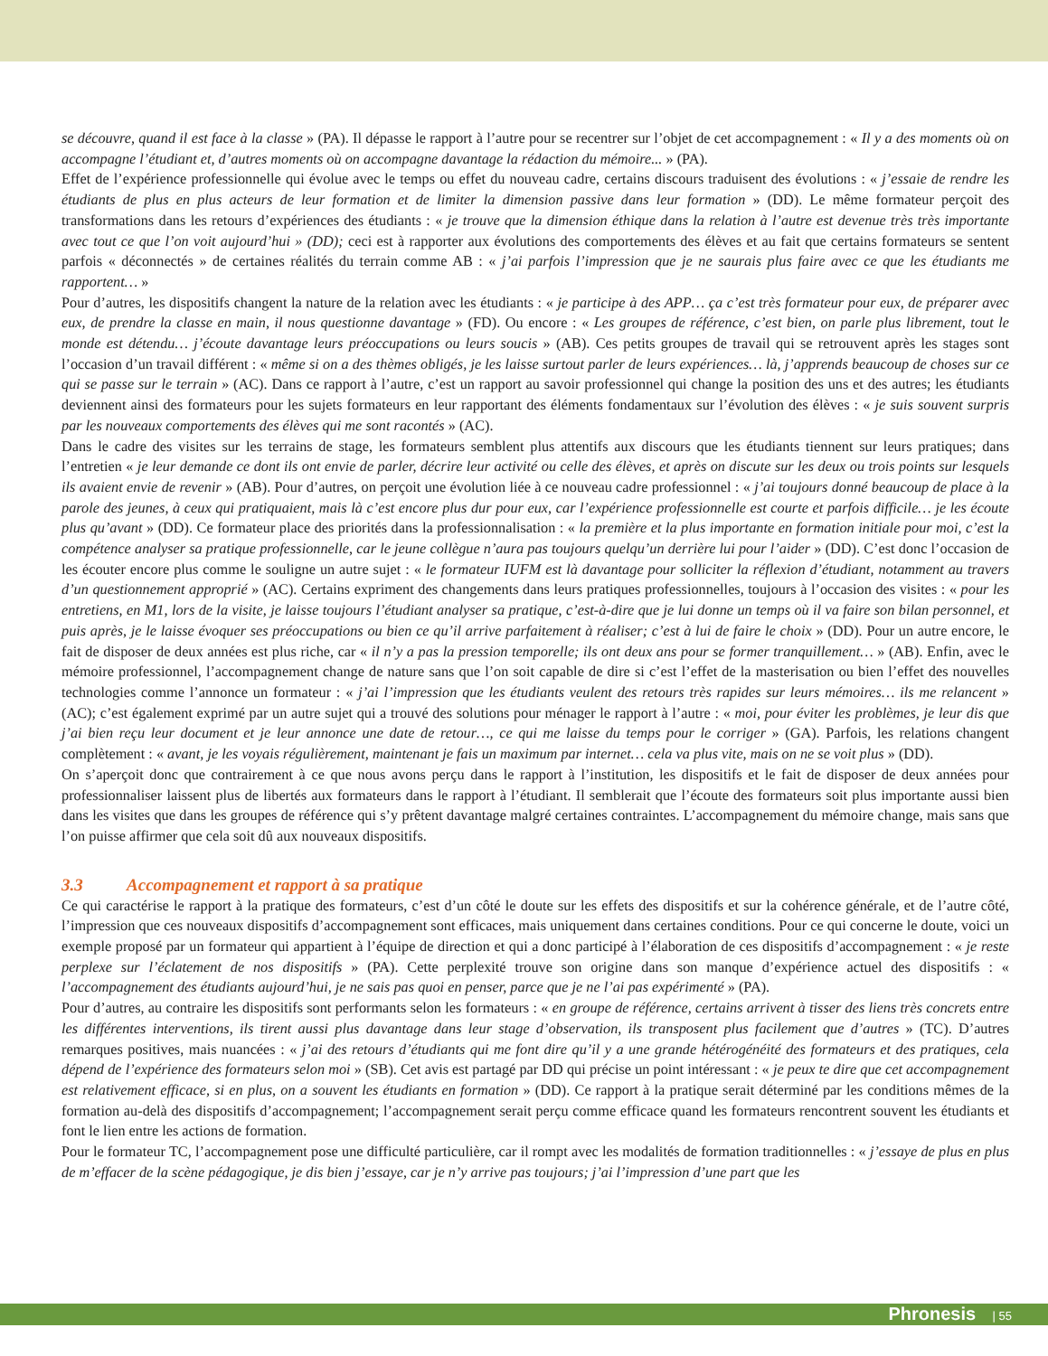se découvre, quand il est face à la classe » (PA). Il dépasse le rapport à l’autre pour se recentrer sur l’objet de cet accompagnement : « Il y a des moments où on accompagne l’étudiant et, d’autres moments où on accompagne davantage la rédaction du mémoire... » (PA).
Effet de l’expérience professionnelle qui évolue avec le temps ou effet du nouveau cadre, certains discours traduisent des évolutions : « j’essaie de rendre les étudiants de plus en plus acteurs de leur formation et de limiter la dimension passive dans leur formation » (DD). Le même formateur perçoit des transformations dans les retours d’expériences des étudiants : « je trouve que la dimension éthique dans la relation à l’autre est devenue très très importante avec tout ce que l’on voit aujourd’hui » (DD); ceci est à rapporter aux évolutions des comportements des élèves et au fait que certains formateurs se sentent parfois « déconnectés » de certaines réalités du terrain comme AB : « j’ai parfois l’impression que je ne saurais plus faire avec ce que les étudiants me rapportent… »
Pour d’autres, les dispositifs changent la nature de la relation avec les étudiants : « je participe à des APP… ça c’est très formateur pour eux, de préparer avec eux, de prendre la classe en main, il nous questionne davantage » (FD). Ou encore : « Les groupes de référence, c’est bien, on parle plus librement, tout le monde est détendu… j’écoute davantage leurs préoccupations ou leurs soucis » (AB). Ces petits groupes de travail qui se retrouvent après les stages sont l’occasion d’un travail différent : « même si on a des thèmes obligés, je les laisse surtout parler de leurs expériences… là, j’apprends beaucoup de choses sur ce qui se passe sur le terrain » (AC). Dans ce rapport à l’autre, c’est un rapport au savoir professionnel qui change la position des uns et des autres; les étudiants deviennent ainsi des formateurs pour les sujets formateurs en leur rapportant des éléments fondamentaux sur l’évolution des élèves : « je suis souvent surpris par les nouveaux comportements des élèves qui me sont racontés » (AC).
Dans le cadre des visites sur les terrains de stage, les formateurs semblent plus attentifs aux discours que les étudiants tiennent sur leurs pratiques; dans l’entretien « je leur demande ce dont ils ont envie de parler, décrire leur activité ou celle des élèves, et après on discute sur les deux ou trois points sur lesquels ils avaient envie de revenir » (AB). Pour d’autres, on perçoit une évolution liée à ce nouveau cadre professionnel : « j’ai toujours donné beaucoup de place à la parole des jeunes, à ceux qui pratiquaient, mais là c’est encore plus dur pour eux, car l’expérience professionnelle est courte et parfois difficile… je les écoute plus qu’avant » (DD). Ce formateur place des priorités dans la professionnalisation : « la première et la plus importante en formation initiale pour moi, c’est la compétence analyser sa pratique professionnelle, car le jeune collègue n’aura pas toujours quelqu’un derrière lui pour l’aider » (DD). C’est donc l’occasion de les écouter encore plus comme le souligne un autre sujet : « le formateur IUFM est là davantage pour solliciter la réflexion d’étudiant, notamment au travers d’un questionnement approprié » (AC). Certains expriment des changements dans leurs pratiques professionnelles, toujours à l’occasion des visites : « pour les entretiens, en M1, lors de la visite, je laisse toujours l’étudiant analyser sa pratique, c’est-à-dire que je lui donne un temps où il va faire son bilan personnel, et puis après, je le laisse évoquer ses préoccupations ou bien ce qu’il arrive parfaitement à réaliser; c’est à lui de faire le choix » (DD). Pour un autre encore, le fait de disposer de deux années est plus riche, car « il n’y a pas la pression temporelle; ils ont deux ans pour se former tranquillement… » (AB). Enfin, avec le mémoire professionnel, l’accompagnement change de nature sans que l’on soit capable de dire si c’est l’effet de la masterisation ou bien l’effet des nouvelles technologies comme l’annonce un formateur : « j’ai l’impression que les étudiants veulent des retours très rapides sur leurs mémoires… ils me relancent » (AC); c’est également exprimé par un autre sujet qui a trouvé des solutions pour ménager le rapport à l’autre : « moi, pour éviter les problèmes, je leur dis que j’ai bien reçu leur document et je leur annonce une date de retour…, ce qui me laisse du temps pour le corriger » (GA). Parfois, les relations changent complètement : « avant, je les voyais régulièrement, maintenant je fais un maximum par internet… cela va plus vite, mais on ne se voit plus » (DD).
On s’aperçoit donc que contrairement à ce que nous avons perçu dans le rapport à l’institution, les dispositifs et le fait de disposer de deux années pour professionnaliser laissent plus de libertés aux formateurs dans le rapport à l’étudiant. Il semblerait que l’écoute des formateurs soit plus importante aussi bien dans les visites que dans les groupes de référence qui s’y prêtent davantage malgré certaines contraintes. L’accompagnement du mémoire change, mais sans que l’on puisse affirmer que cela soit dû aux nouveaux dispositifs.
3.3 Accompagnement et rapport à sa pratique
Ce qui caractérise le rapport à la pratique des formateurs, c’est d’un côté le doute sur les effets des dispositifs et sur la cohérence générale, et de l’autre côté, l’impression que ces nouveaux dispositifs d’accompagnement sont efficaces, mais uniquement dans certaines conditions. Pour ce qui concerne le doute, voici un exemple proposé par un formateur qui appartient à l’équipe de direction et qui a donc participé à l’élaboration de ces dispositifs d’accompagnement : « je reste perplexe sur l’éclatement de nos dispositifs » (PA). Cette perplexité trouve son origine dans son manque d’expérience actuel des dispositifs : « l’accompagnement des étudiants aujourd’hui, je ne sais pas quoi en penser, parce que je ne l’ai pas expérimenté » (PA).
Pour d’autres, au contraire les dispositifs sont performants selon les formateurs : « en groupe de référence, certains arrivent à tisser des liens très concrets entre les différentes interventions, ils tirent aussi plus davantage dans leur stage d’observation, ils transposent plus facilement que d’autres » (TC). D’autres remarques positives, mais nuancées : « j’ai des retours d’étudiants qui me font dire qu’il y a une grande hétérogénéité des formateurs et des pratiques, cela dépend de l’expérience des formateurs selon moi » (SB). Cet avis est partagé par DD qui précise un point intéressant : « je peux te dire que cet accompagnement est relativement efficace, si en plus, on a souvent les étudiants en formation » (DD). Ce rapport à la pratique serait déterminé par les conditions mêmes de la formation au-delà des dispositifs d’accompagnement; l’accompagnement serait perçu comme efficace quand les formateurs rencontrent souvent les étudiants et font le lien entre les actions de formation.
Pour le formateur TC, l’accompagnement pose une difficulté particulière, car il rompt avec les modalités de formation traditionnelles : « j’essaye de plus en plus de m’effacer de la scène pédagogique, je dis bien j’essaye, car je n’y arrive pas toujours; j’ai l’impression d’une part que les
Phronesis | 55